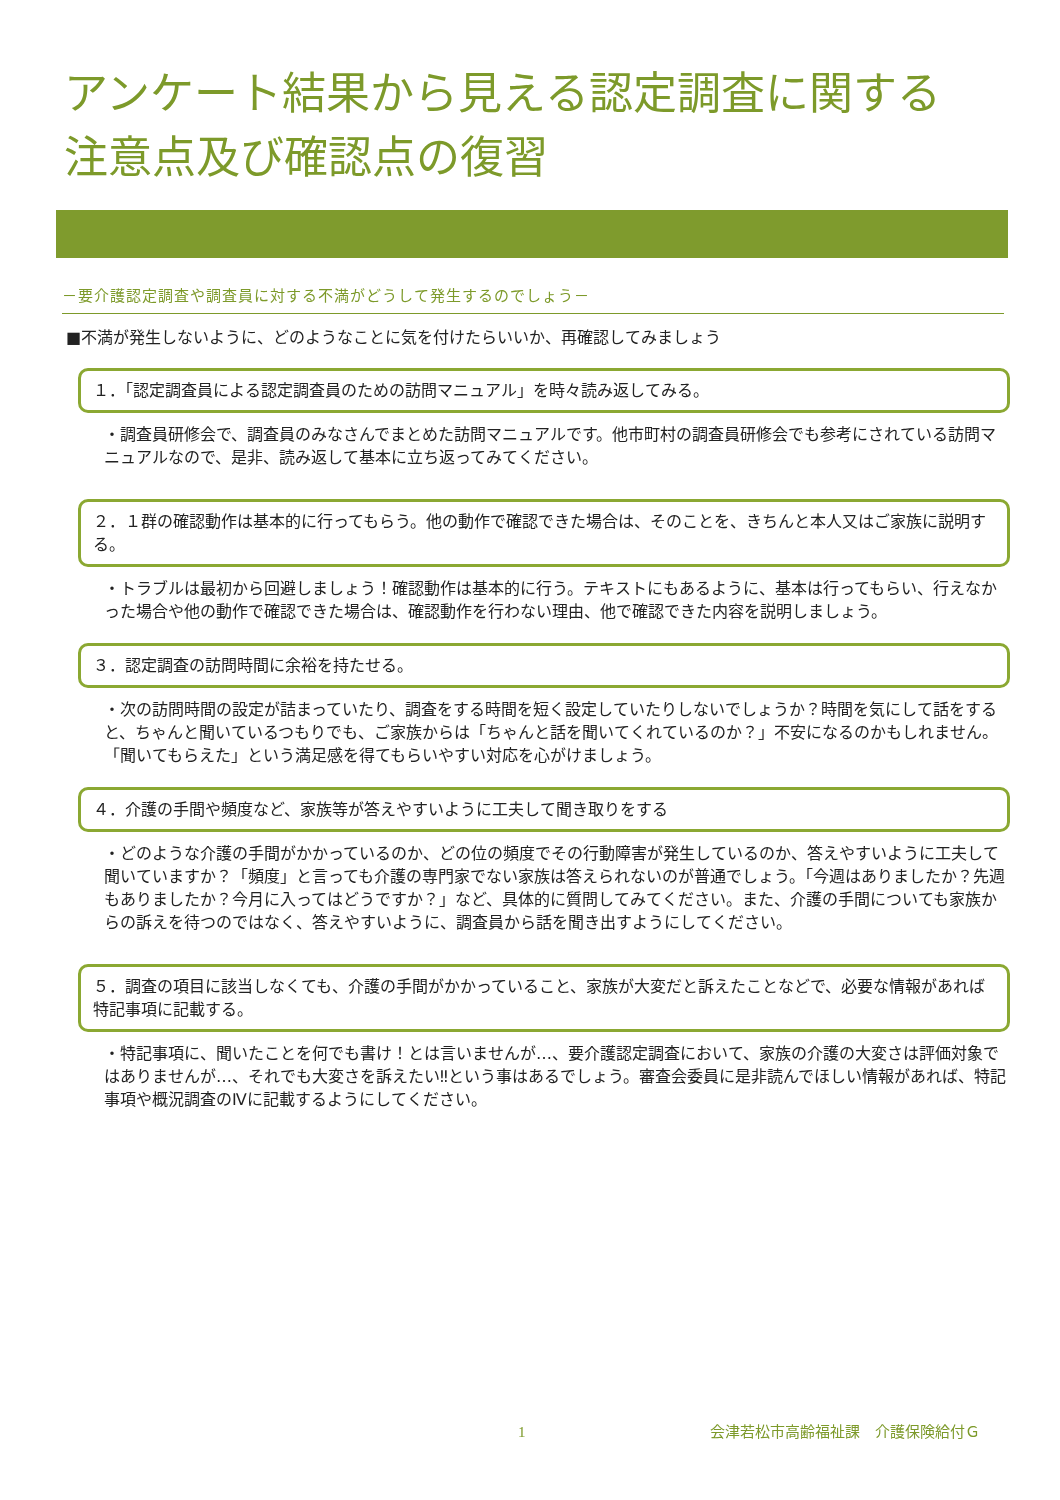アンケート結果から見える認定調査に関する
注意点及び確認点の復習
－要介護認定調査や調査員に対する不満がどうして発生するのでしょう－
■不満が発生しないように、どのようなことに気を付けたらいいか、再確認してみましょう
１．「認定調査員による認定調査員のための訪問マニュアル」を時々読み返してみる。
・調査員研修会で、調査員のみなさんでまとめた訪問マニュアルです。他市町村の調査員研修会でも参考にされている訪問マニュアルなので、是非、読み返して基本に立ち返ってみてください。
２．１群の確認動作は基本的に行ってもらう。他の動作で確認できた場合は、そのことを、きちんと本人又はご家族に説明する。
・トラブルは最初から回避しましょう！確認動作は基本的に行う。テキストにもあるように、基本は行ってもらい、行えなかった場合や他の動作で確認できた場合は、確認動作を行わない理由、他で確認できた内容を説明しましょう。
３．認定調査の訪問時間に余裕を持たせる。
・次の訪問時間の設定が詰まっていたり、調査をする時間を短く設定していたりしないでしょうか？時間を気にして話をすると、ちゃんと聞いているつもりでも、ご家族からは「ちゃんと話を聞いてくれているのか？」不安になるのかもしれません。「聞いてもらえた」という満足感を得てもらいやすい対応を心がけましょう。
４．介護の手間や頻度など、家族等が答えやすいように工夫して聞き取りをする
・どのような介護の手間がかかっているのか、どの位の頻度でその行動障害が発生しているのか、答えやすいように工夫して聞いていますか？「頻度」と言っても介護の専門家でない家族は答えられないのが普通でしょう。「今週はありましたか？先週もありましたか？今月に入ってはどうですか？」など、具体的に質問してみてください。また、介護の手間についても家族からの訴えを待つのではなく、答えやすいように、調査員から話を聞き出すようにしてください。
５．調査の項目に該当しなくても、介護の手間がかかっていること、家族が大変だと訴えたことなどで、必要な情報があれば特記事項に記載する。
・特記事項に、聞いたことを何でも書け！とは言いませんが…、要介護認定調査において、家族の介護の大変さは評価対象ではありませんが…、それでも大変さを訴えたい‼という事はあるでしょう。審査会委員に是非読んでほしい情報があれば、特記事項や概況調査のⅣに記載するようにしてください。
1 会津若松市高齢福祉課　介護保険給付Ｇ